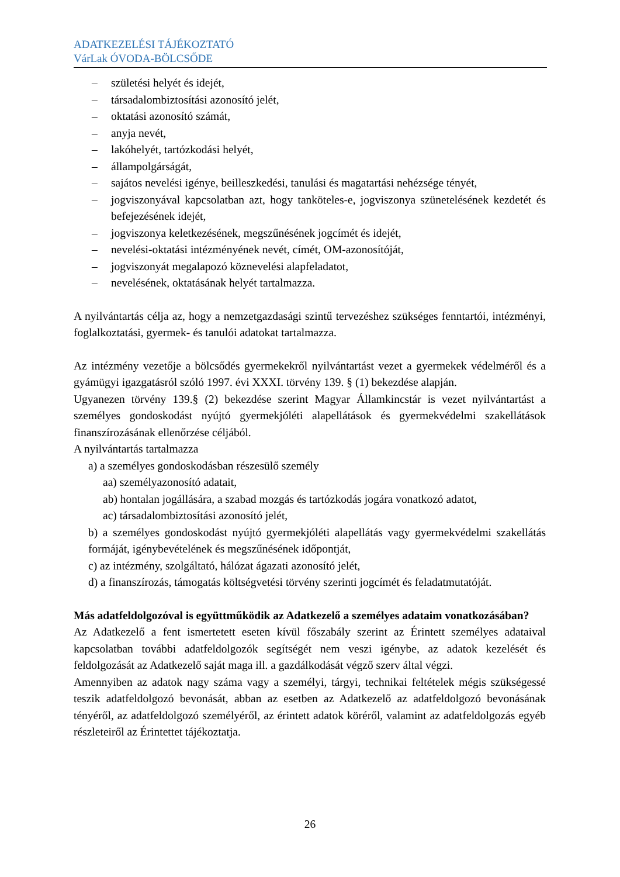ADATKEZELÉSI TÁJÉKOZTATÓ
VárLak ÓVODA-BÖLCSŐDE
– születési helyét és idejét,
– társadalombiztosítási azonosító jelét,
– oktatási azonosító számát,
– anyja nevét,
– lakóhelyét, tartózkodási helyét,
– állampolgárságát,
– sajátos nevelési igénye, beilleszkedési, tanulási és magatartási nehézsége tényét,
– jogviszonyával kapcsolatban azt, hogy tanköteles-e, jogviszonya szünetelésének kezdetét és befejezésének idejét,
– jogviszonya keletkezésének, megszűnésének jogcímét és idejét,
– nevelési-oktatási intézményének nevét, címét, OM-azonosítóját,
– jogviszonyát megalapozó köznevelési alapfeladatot,
– nevelésének, oktatásának helyét tartalmazza.
A nyilvántartás célja az, hogy a nemzetgazdasági szintű tervezéshez szükséges fenntartói, intézményi, foglalkoztatási, gyermek- és tanulói adatokat tartalmazza.
Az intézmény vezetője a bölcsődés gyermekekről nyilvántartást vezet a gyermekek védelméről és a gyámügyi igazgatásról szóló 1997. évi XXXI. törvény 139. § (1) bekezdése alapján.
Ugyanezen törvény 139.§ (2) bekezdése szerint Magyar Államkincstár is vezet nyilvántartást a személyes gondoskodást nyújtó gyermekjóléti alapellátások és gyermekvédelmi szakellátások finanszírozásának ellenőrzése céljából.
A nyilvántartás tartalmazza
a) a személyes gondoskodásban részesülő személy
aa) személyazonosító adatait,
ab) hontalan jogállására, a szabad mozgás és tartózkodás jogára vonatkozó adatot,
ac) társadalombiztosítási azonosító jelét,
b) a személyes gondoskodást nyújtó gyermekjóléti alapellátás vagy gyermekvédelmi szakellátás formáját, igénybevételének és megszűnésének időpontját,
c) az intézmény, szolgáltató, hálózat ágazati azonosító jelét,
d) a finanszírozás, támogatás költségvetési törvény szerinti jogcímét és feladatmutatóját.
Más adatfeldolgozóval is együttműködik az Adatkezelő a személyes adataim vonatkozásában?
Az Adatkezelő a fent ismertetett eseten kívül főszabály szerint az Érintett személyes adataival kapcsolatban további adatfeldolgozók segítségét nem veszi igénybe, az adatok kezelését és feldolgozását az Adatkezelő saját maga ill. a gazdálkodását végző szerv által végzi.
Amennyiben az adatok nagy száma vagy a személyi, tárgyi, technikai feltételek mégis szükségessé teszik adatfeldolgozó bevonását, abban az esetben az Adatkezelő az adatfeldolgozó bevonásának tényéről, az adatfeldolgozó személyéről, az érintett adatok köréről, valamint az adatfeldolgozás egyéb részleteiről az Érintettet tájékoztatja.
26